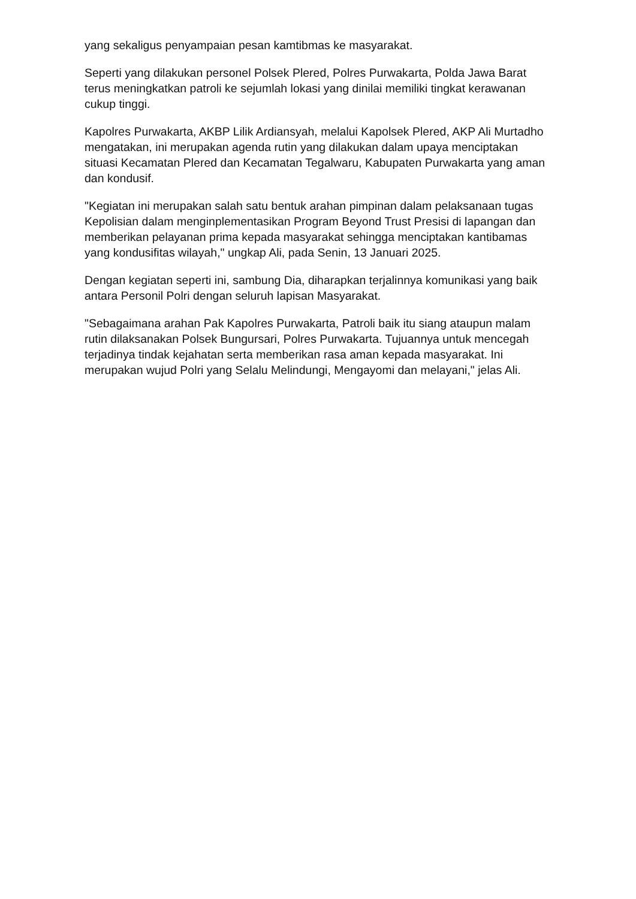yang sekaligus penyampaian pesan kamtibmas ke masyarakat.
Seperti yang dilakukan personel Polsek Plered, Polres Purwakarta, Polda Jawa Barat terus meningkatkan patroli ke sejumlah lokasi yang dinilai memiliki tingkat kerawanan cukup tinggi.
Kapolres Purwakarta, AKBP Lilik Ardiansyah, melalui Kapolsek Plered, AKP Ali Murtadho mengatakan, ini merupakan agenda rutin yang dilakukan dalam upaya menciptakan situasi Kecamatan Plered dan Kecamatan Tegalwaru, Kabupaten Purwakarta yang aman dan kondusif.
"Kegiatan ini merupakan salah satu bentuk arahan pimpinan dalam pelaksanaan tugas Kepolisian dalam menginplementasikan Program Beyond Trust Presisi di lapangan dan memberikan pelayanan prima kepada masyarakat sehingga menciptakan kantibamas yang kondusifitas wilayah," ungkap Ali, pada Senin, 13 Januari 2025.
Dengan kegiatan seperti ini, sambung Dia, diharapkan terjalinnya komunikasi yang baik antara Personil Polri dengan seluruh lapisan Masyarakat.
"Sebagaimana arahan Pak Kapolres Purwakarta, Patroli baik itu siang ataupun malam rutin dilaksanakan Polsek Bungursari, Polres Purwakarta. Tujuannya untuk mencegah terjadinya tindak kejahatan serta memberikan rasa aman kepada masyarakat. Ini merupakan wujud Polri yang Selalu Melindungi, Mengayomi dan melayani," jelas Ali.